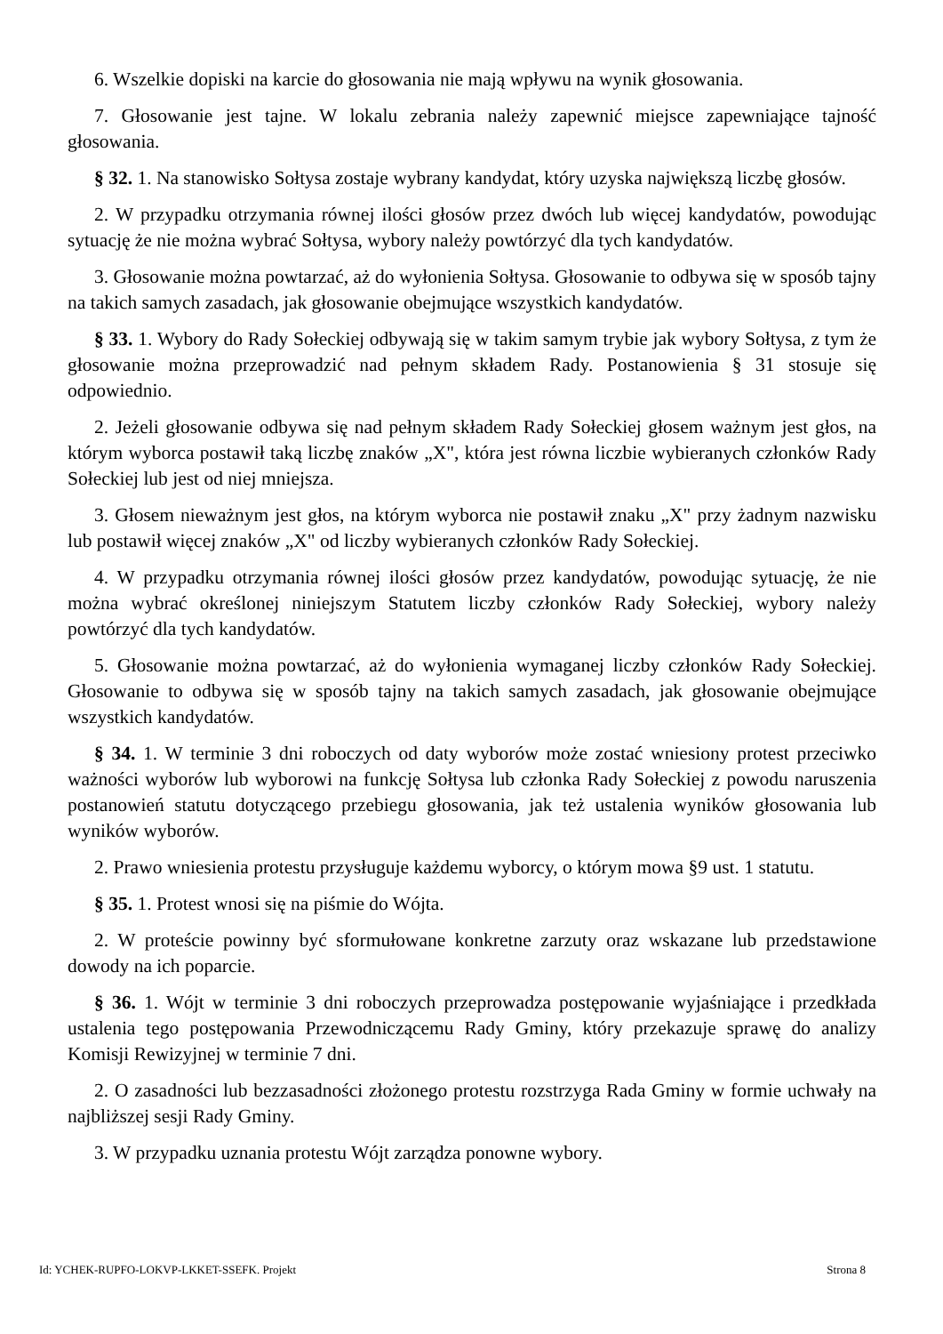6. Wszelkie dopiski na karcie do głosowania nie mają wpływu na wynik głosowania.
7. Głosowanie jest tajne. W lokalu zebrania należy zapewnić miejsce zapewniające tajność głosowania.
§ 32. 1. Na stanowisko Sołtysa zostaje wybrany kandydat, który uzyska największą liczbę głosów.
2. W przypadku otrzymania równej ilości głosów przez dwóch lub więcej kandydatów, powodując sytuację że nie można wybrać Sołtysa, wybory należy powtórzyć dla tych kandydatów.
3. Głosowanie można powtarzać, aż do wyłonienia Sołtysa. Głosowanie to odbywa się w sposób tajny na takich samych zasadach, jak głosowanie obejmujące wszystkich kandydatów.
§ 33. 1. Wybory do Rady Sołeckiej odbywają się w takim samym trybie jak wybory Sołtysa, z tym że głosowanie można przeprowadzić nad pełnym składem Rady. Postanowienia § 31 stosuje się odpowiednio.
2. Jeżeli głosowanie odbywa się nad pełnym składem Rady Sołeckiej głosem ważnym jest głos, na którym wyborca postawił taką liczbę znaków „X", która jest równa liczbie wybieranych członków Rady Sołeckiej lub jest od niej mniejsza.
3. Głosem nieważnym jest głos, na którym wyborca nie postawił znaku „X" przy żadnym nazwisku lub postawił więcej znaków „X" od liczby wybieranych członków Rady Sołeckiej.
4. W przypadku otrzymania równej ilości głosów przez kandydatów, powodując sytuację, że nie można wybrać określonej niniejszym Statutem liczby członków Rady Sołeckiej, wybory należy powtórzyć dla tych kandydatów.
5. Głosowanie można powtarzać, aż do wyłonienia wymaganej liczby członków Rady Sołeckiej. Głosowanie to odbywa się w sposób tajny na takich samych zasadach, jak głosowanie obejmujące wszystkich kandydatów.
§ 34. 1. W terminie 3 dni roboczych od daty wyborów może zostać wniesiony protest przeciwko ważności wyborów lub wyborowi na funkcję Sołtysa lub członka Rady Sołeckiej z powodu naruszenia postanowień statutu dotyczącego przebiegu głosowania, jak też ustalenia wyników głosowania lub wyników wyborów.
2. Prawo wniesienia protestu przysługuje każdemu wyborcy, o którym mowa §9 ust. 1 statutu.
§ 35. 1. Protest wnosi się na piśmie do Wójta.
2. W proteście powinny być sformułowane konkretne zarzuty oraz wskazane lub przedstawione dowody na ich poparcie.
§ 36. 1. Wójt w terminie 3 dni roboczych przeprowadza postępowanie wyjaśniające i przedkłada ustalenia tego postępowania Przewodniczącemu Rady Gminy, który przekazuje sprawę do analizy Komisji Rewizyjnej w terminie 7 dni.
2. O zasadności lub bezzasadności złożonego protestu rozstrzyga Rada Gminy w formie uchwały na najbliższej sesji Rady Gminy.
3. W przypadku uznania protestu Wójt zarządza ponowne wybory.
Id: YCHEK-RUPFO-LOKVP-LKKET-SSEFK. Projekt Strona 8